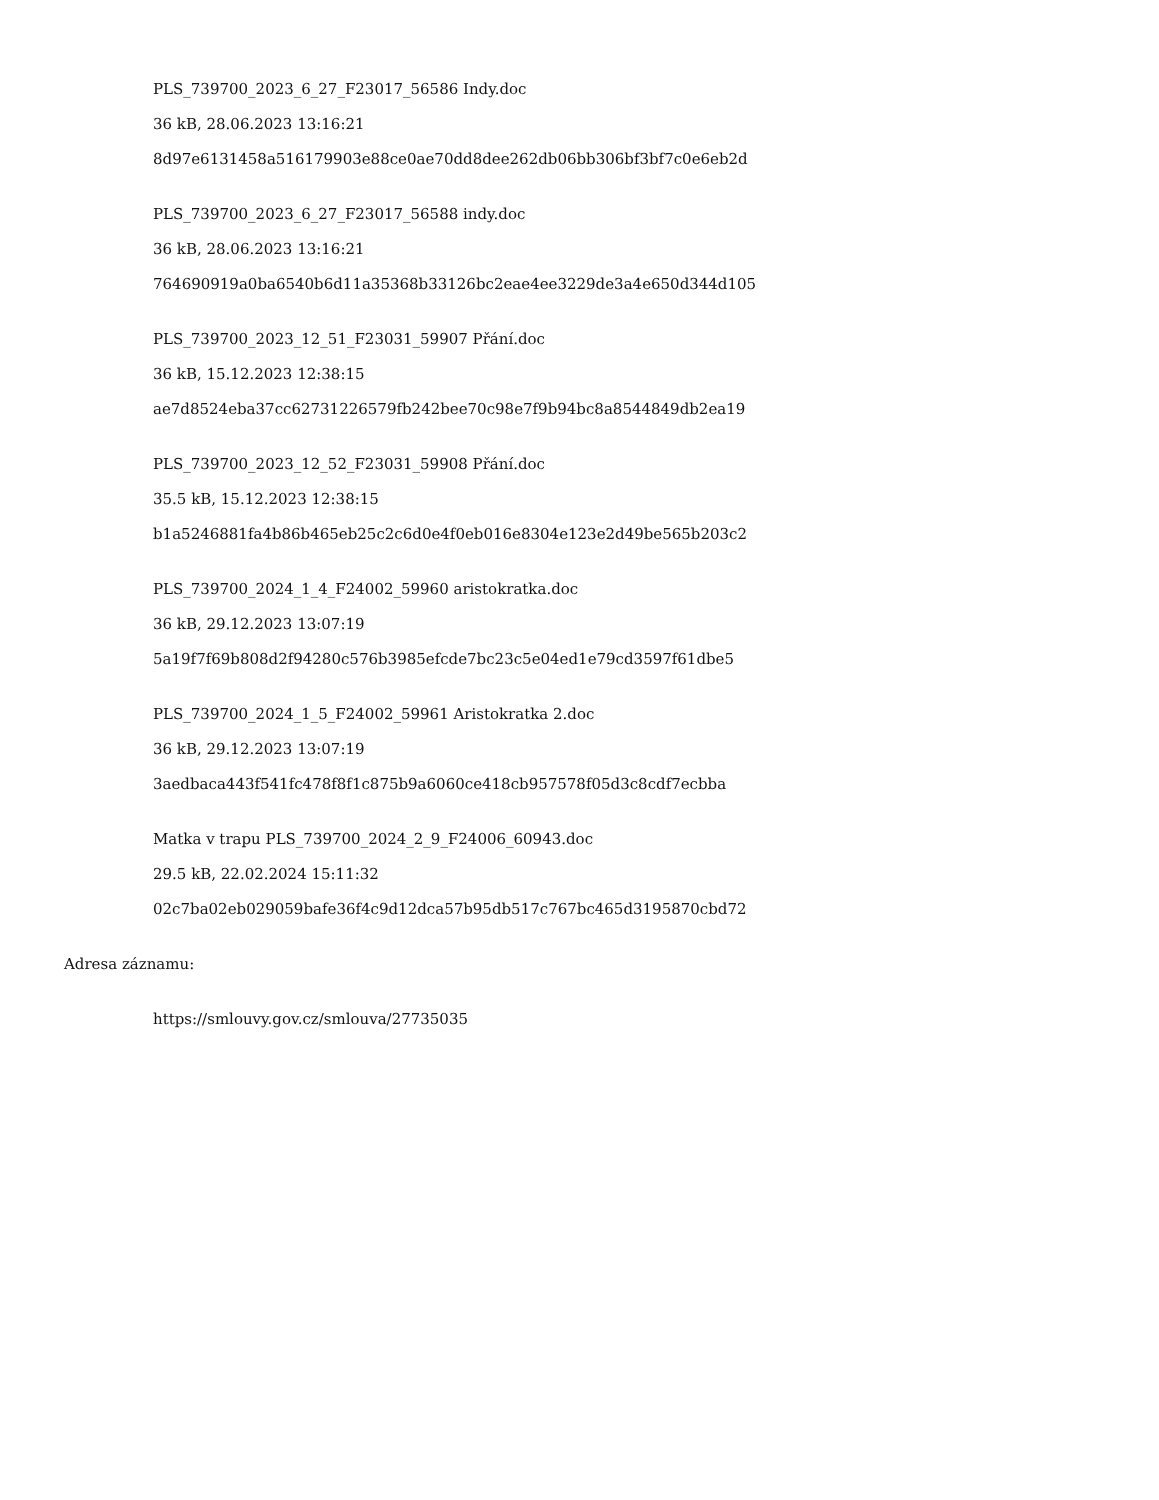PLS_739700_2023_6_27_F23017_56586 Indy.doc
36 kB, 28.06.2023 13:16:21
8d97e6131458a516179903e88ce0ae70dd8dee262db06bb306bf3bf7c0e6eb2d
PLS_739700_2023_6_27_F23017_56588 indy.doc
36 kB, 28.06.2023 13:16:21
764690919a0ba6540b6d11a35368b33126bc2eae4ee3229de3a4e650d344d105
PLS_739700_2023_12_51_F23031_59907 Přání.doc
36 kB, 15.12.2023 12:38:15
ae7d8524eba37cc62731226579fb242bee70c98e7f9b94bc8a8544849db2ea19
PLS_739700_2023_12_52_F23031_59908 Přání.doc
35.5 kB, 15.12.2023 12:38:15
b1a5246881fa4b86b465eb25c2c6d0e4f0eb016e8304e123e2d49be565b203c2
PLS_739700_2024_1_4_F24002_59960 aristokratka.doc
36 kB, 29.12.2023 13:07:19
5a19f7f69b808d2f94280c576b3985efcde7bc23c5e04ed1e79cd3597f61dbe5
PLS_739700_2024_1_5_F24002_59961 Aristokratka 2.doc
36 kB, 29.12.2023 13:07:19
3aedbaca443f541fc478f8f1c875b9a6060ce418cb957578f05d3c8cdf7ecbba
Matka v trapu PLS_739700_2024_2_9_F24006_60943.doc
29.5 kB, 22.02.2024 15:11:32
02c7ba02eb029059bafe36f4c9d12dca57b95db517c767bc465d3195870cbd72
Adresa záznamu:
https://smlouvy.gov.cz/smlouva/27735035